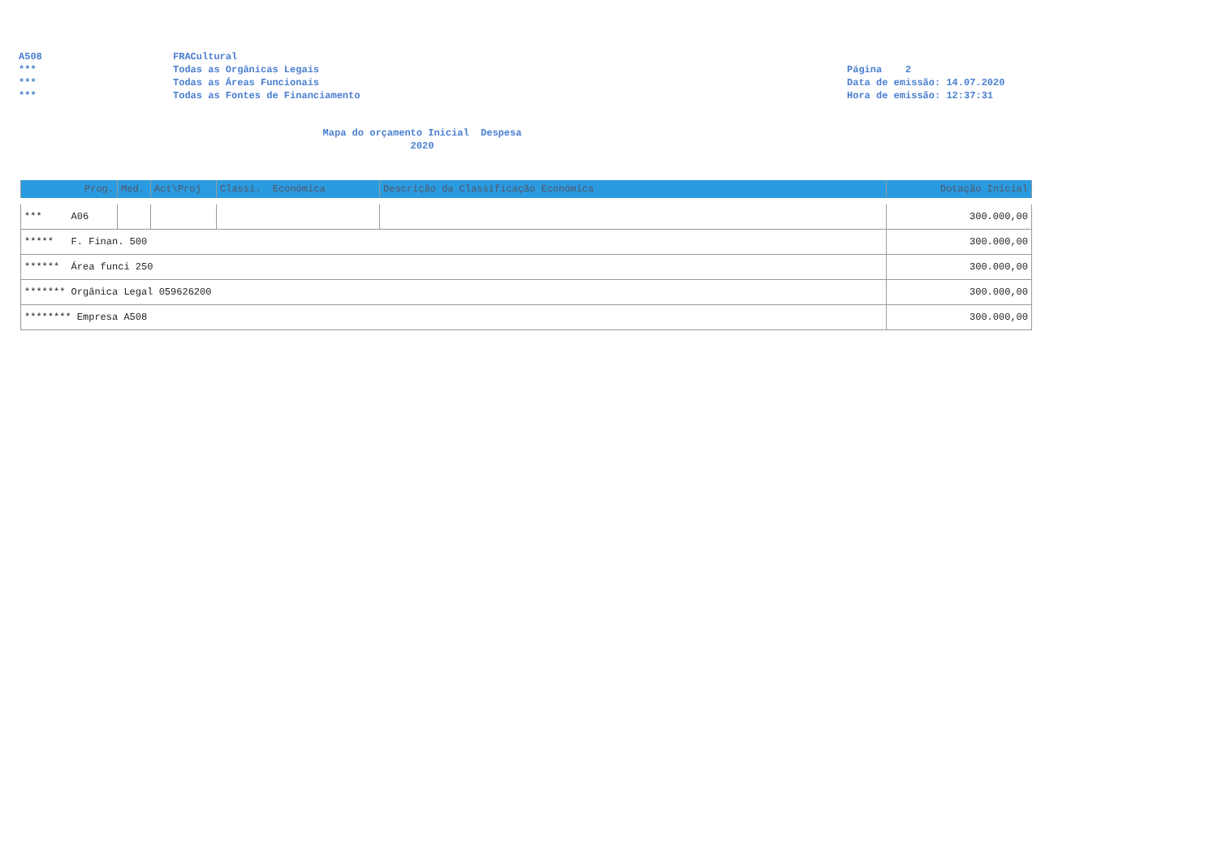A508
***
***
***
FRACultural
Todas as Orgânicas Legais
Todas as Áreas Funcionais
Todas as Fontes de Financiamento
Página 2
Data de emissão: 14.07.2020
Hora de emissão: 12:37:31
Mapa do orçamento Inicial Despesa
2020
| Prog. | Med. | Act\Proj | Classi. Económica | Descrição da Classificação Económica | Dotação Inicial |
| --- | --- | --- | --- | --- | --- |
| *** A06 | | | | | 300.000,00 |
| ***** F. Finan. 500 | | | | | 300.000,00 |
| ****** Área funci 250 | | | | | 300.000,00 |
| ******* Orgânica Legal 059626200 | | | | | 300.000,00 |
| ******** Empresa A508 | | | | | 300.000,00 |